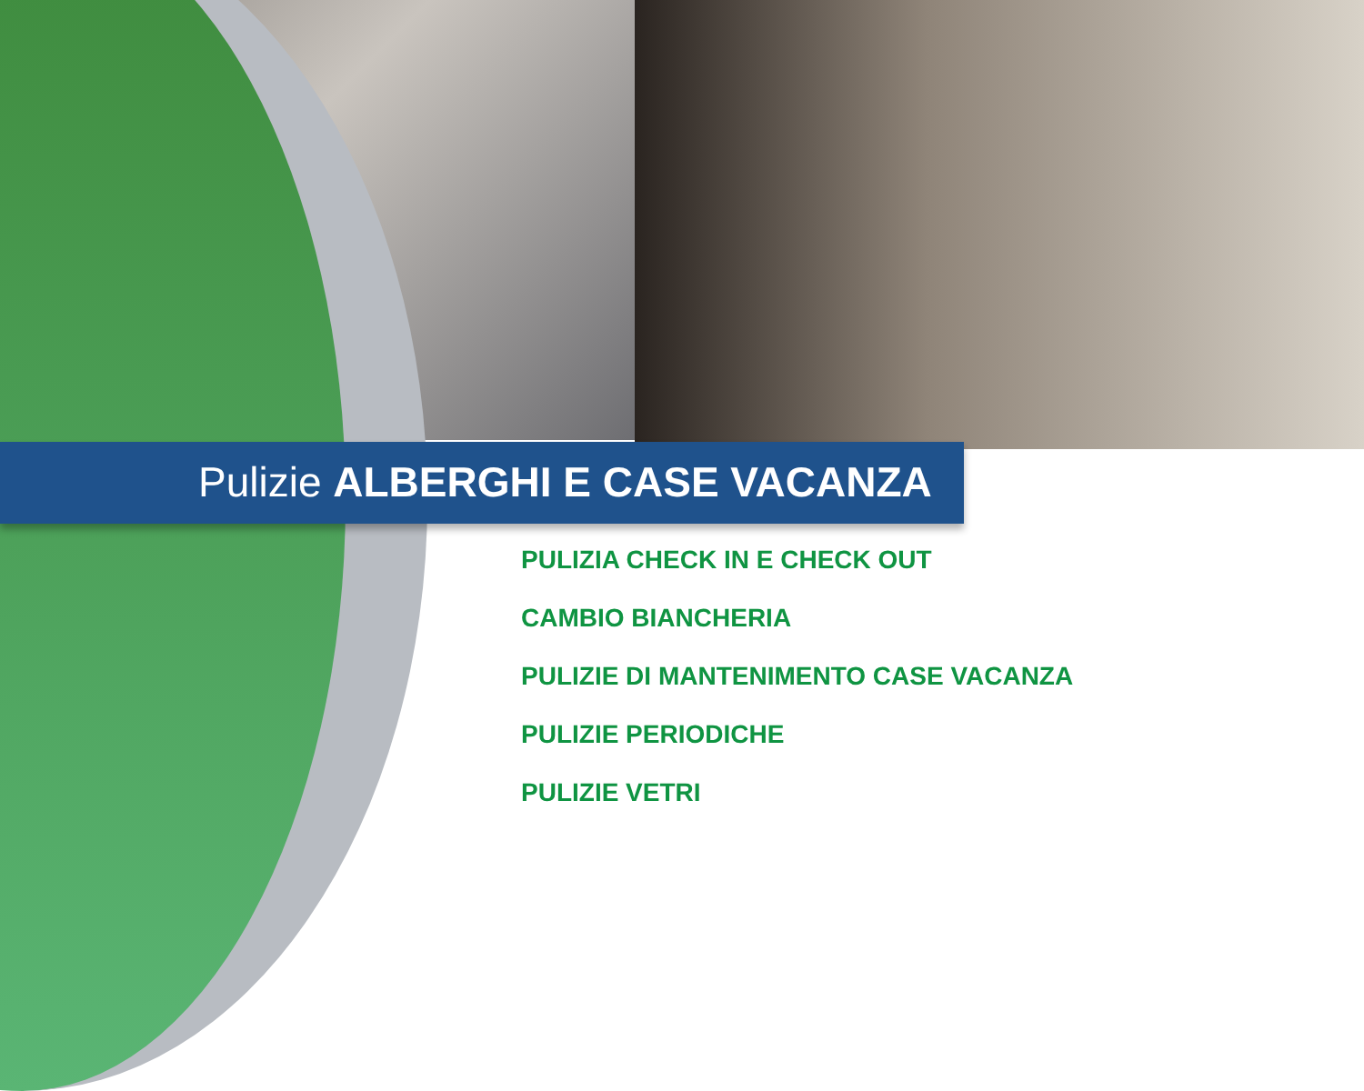Pulizie ALBERGHI E CASE VACANZA
PULIZIA CHECK IN E CHECK OUT
CAMBIO BIANCHERIA
PULIZIE DI MANTENIMENTO CASE VACANZA
PULIZIE PERIODICHE
PULIZIE VETRI